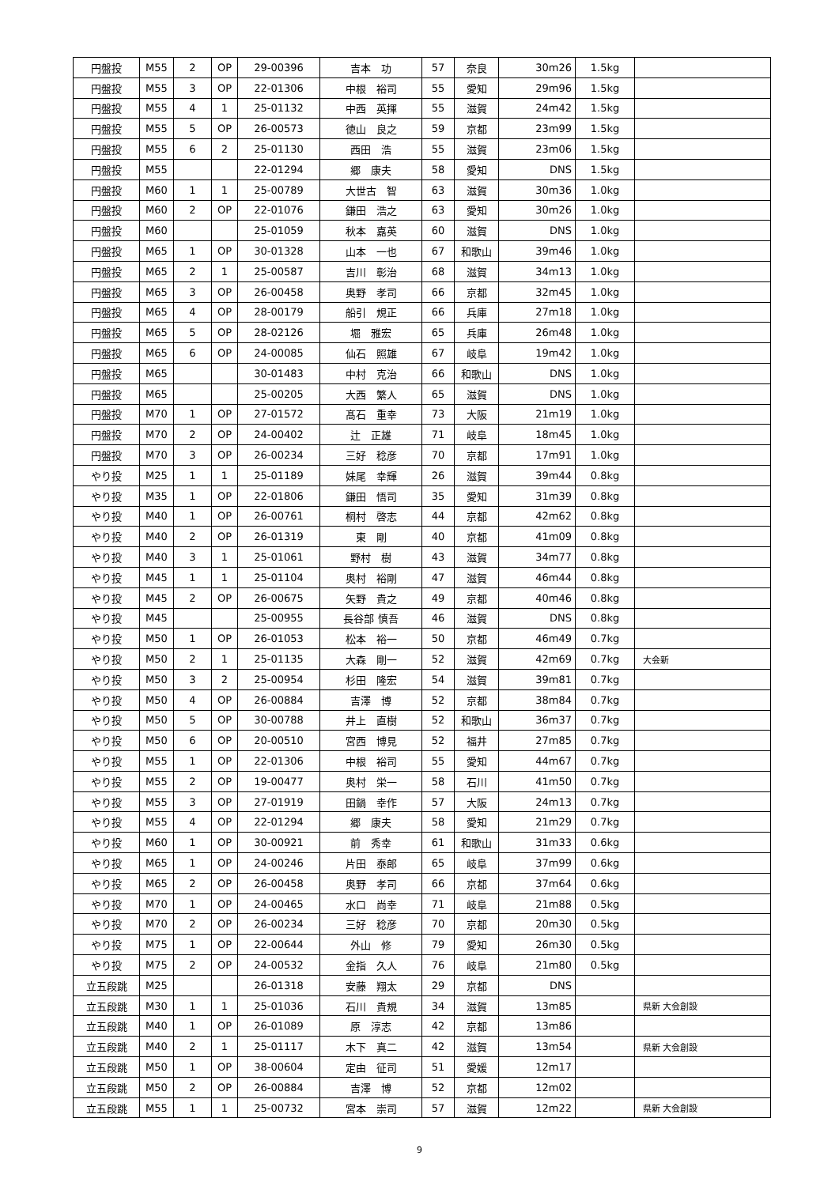| 円盤投 | M55 | 2 | OP | 29-00396 | 吉本 功 | 57 | 奈良 | 30m26 | 1.5kg | |
| 円盤投 | M55 | 3 | OP | 22-01306 | 中根 裕司 | 55 | 愛知 | 29m96 | 1.5kg | |
| 円盤投 | M55 | 4 | 1 | 25-01132 | 中西 英揮 | 55 | 滋賀 | 24m42 | 1.5kg | |
| 円盤投 | M55 | 5 | OP | 26-00573 | 徳山 良之 | 59 | 京都 | 23m99 | 1.5kg | |
| 円盤投 | M55 | 6 | 2 | 25-01130 | 西田 浩 | 55 | 滋賀 | 23m06 | 1.5kg | |
| 円盤投 | M55 | | | 22-01294 | 郷 康夫 | 58 | 愛知 | DNS | 1.5kg | |
| 円盤投 | M60 | 1 | 1 | 25-00789 | 大世古 智 | 63 | 滋賀 | 30m36 | 1.0kg | |
| 円盤投 | M60 | 2 | OP | 22-01076 | 鎌田 浩之 | 63 | 愛知 | 30m26 | 1.0kg | |
| 円盤投 | M60 | | | 25-01059 | 秋本 嘉英 | 60 | 滋賀 | DNS | 1.0kg | |
| 円盤投 | M65 | 1 | OP | 30-01328 | 山本 一也 | 67 | 和歌山 | 39m46 | 1.0kg | |
| 円盤投 | M65 | 2 | 1 | 25-00587 | 吉川 彰治 | 68 | 滋賀 | 34m13 | 1.0kg | |
| 円盤投 | M65 | 3 | OP | 26-00458 | 奥野 孝司 | 66 | 京都 | 32m45 | 1.0kg | |
| 円盤投 | M65 | 4 | OP | 28-00179 | 船引 規正 | 66 | 兵庫 | 27m18 | 1.0kg | |
| 円盤投 | M65 | 5 | OP | 28-02126 | 堀 雅宏 | 65 | 兵庫 | 26m48 | 1.0kg | |
| 円盤投 | M65 | 6 | OP | 24-00085 | 仙石 照雄 | 67 | 岐阜 | 19m42 | 1.0kg | |
| 円盤投 | M65 | | | 30-01483 | 中村 克治 | 66 | 和歌山 | DNS | 1.0kg | |
| 円盤投 | M65 | | | 25-00205 | 大西 繁人 | 65 | 滋賀 | DNS | 1.0kg | |
| 円盤投 | M70 | 1 | OP | 27-01572 | 髙石 重幸 | 73 | 大阪 | 21m19 | 1.0kg | |
| 円盤投 | M70 | 2 | OP | 24-00402 | 辻 正雄 | 71 | 岐阜 | 18m45 | 1.0kg | |
| 円盤投 | M70 | 3 | OP | 26-00234 | 三好 稔彦 | 70 | 京都 | 17m91 | 1.0kg | |
| やり投 | M25 | 1 | 1 | 25-01189 | 妹尾 幸輝 | 26 | 滋賀 | 39m44 | 0.8kg | |
| やり投 | M35 | 1 | OP | 22-01806 | 鎌田 悟司 | 35 | 愛知 | 31m39 | 0.8kg | |
| やり投 | M40 | 1 | OP | 26-00761 | 桐村 啓志 | 44 | 京都 | 42m62 | 0.8kg | |
| やり投 | M40 | 2 | OP | 26-01319 | 東 剛 | 40 | 京都 | 41m09 | 0.8kg | |
| やり投 | M40 | 3 | 1 | 25-01061 | 野村 樹 | 43 | 滋賀 | 34m77 | 0.8kg | |
| やり投 | M45 | 1 | 1 | 25-01104 | 奥村 裕剛 | 47 | 滋賀 | 46m44 | 0.8kg | |
| やり投 | M45 | 2 | OP | 26-00675 | 矢野 貴之 | 49 | 京都 | 40m46 | 0.8kg | |
| やり投 | M45 | | | 25-00955 | 長谷部 慎吾 | 46 | 滋賀 | DNS | 0.8kg | |
| やり投 | M50 | 1 | OP | 26-01053 | 松本 裕一 | 50 | 京都 | 46m49 | 0.7kg | |
| やり投 | M50 | 2 | 1 | 25-01135 | 大森 剛一 | 52 | 滋賀 | 42m69 | 0.7kg | 大会新 |
| やり投 | M50 | 3 | 2 | 25-00954 | 杉田 隆宏 | 54 | 滋賀 | 39m81 | 0.7kg | |
| やり投 | M50 | 4 | OP | 26-00884 | 吉澤 博 | 52 | 京都 | 38m84 | 0.7kg | |
| やり投 | M50 | 5 | OP | 30-00788 | 井上 直樹 | 52 | 和歌山 | 36m37 | 0.7kg | |
| やり投 | M50 | 6 | OP | 20-00510 | 宮西 博見 | 52 | 福井 | 27m85 | 0.7kg | |
| やり投 | M55 | 1 | OP | 22-01306 | 中根 裕司 | 55 | 愛知 | 44m67 | 0.7kg | |
| やり投 | M55 | 2 | OP | 19-00477 | 奥村 栄一 | 58 | 石川 | 41m50 | 0.7kg | |
| やり投 | M55 | 3 | OP | 27-01919 | 田鍋 幸作 | 57 | 大阪 | 24m13 | 0.7kg | |
| やり投 | M55 | 4 | OP | 22-01294 | 郷 康夫 | 58 | 愛知 | 21m29 | 0.7kg | |
| やり投 | M60 | 1 | OP | 30-00921 | 前 秀幸 | 61 | 和歌山 | 31m33 | 0.6kg | |
| やり投 | M65 | 1 | OP | 24-00246 | 片田 泰郎 | 65 | 岐阜 | 37m99 | 0.6kg | |
| やり投 | M65 | 2 | OP | 26-00458 | 奥野 孝司 | 66 | 京都 | 37m64 | 0.6kg | |
| やり投 | M70 | 1 | OP | 24-00465 | 水口 尚幸 | 71 | 岐阜 | 21m88 | 0.5kg | |
| やり投 | M70 | 2 | OP | 26-00234 | 三好 稔彦 | 70 | 京都 | 20m30 | 0.5kg | |
| やり投 | M75 | 1 | OP | 22-00644 | 外山 修 | 79 | 愛知 | 26m30 | 0.5kg | |
| やり投 | M75 | 2 | OP | 24-00532 | 金指 久人 | 76 | 岐阜 | 21m80 | 0.5kg | |
| 立五段跳 | M25 | | | 26-01318 | 安藤 翔太 | 29 | 京都 | DNS | | |
| 立五段跳 | M30 | 1 | 1 | 25-01036 | 石川 貴規 | 34 | 滋賀 | 13m85 | | 県新 大会創設 |
| 立五段跳 | M40 | 1 | OP | 26-01089 | 原 淳志 | 42 | 京都 | 13m86 | | |
| 立五段跳 | M40 | 2 | 1 | 25-01117 | 木下 真二 | 42 | 滋賀 | 13m54 | | 県新 大会創設 |
| 立五段跳 | M50 | 1 | OP | 38-00604 | 定由 征司 | 51 | 愛媛 | 12m17 | | |
| 立五段跳 | M50 | 2 | OP | 26-00884 | 吉澤 博 | 52 | 京都 | 12m02 | | |
| 立五段跳 | M55 | 1 | 1 | 25-00732 | 宮本 崇司 | 57 | 滋賀 | 12m22 | | 県新 大会創設 |
9